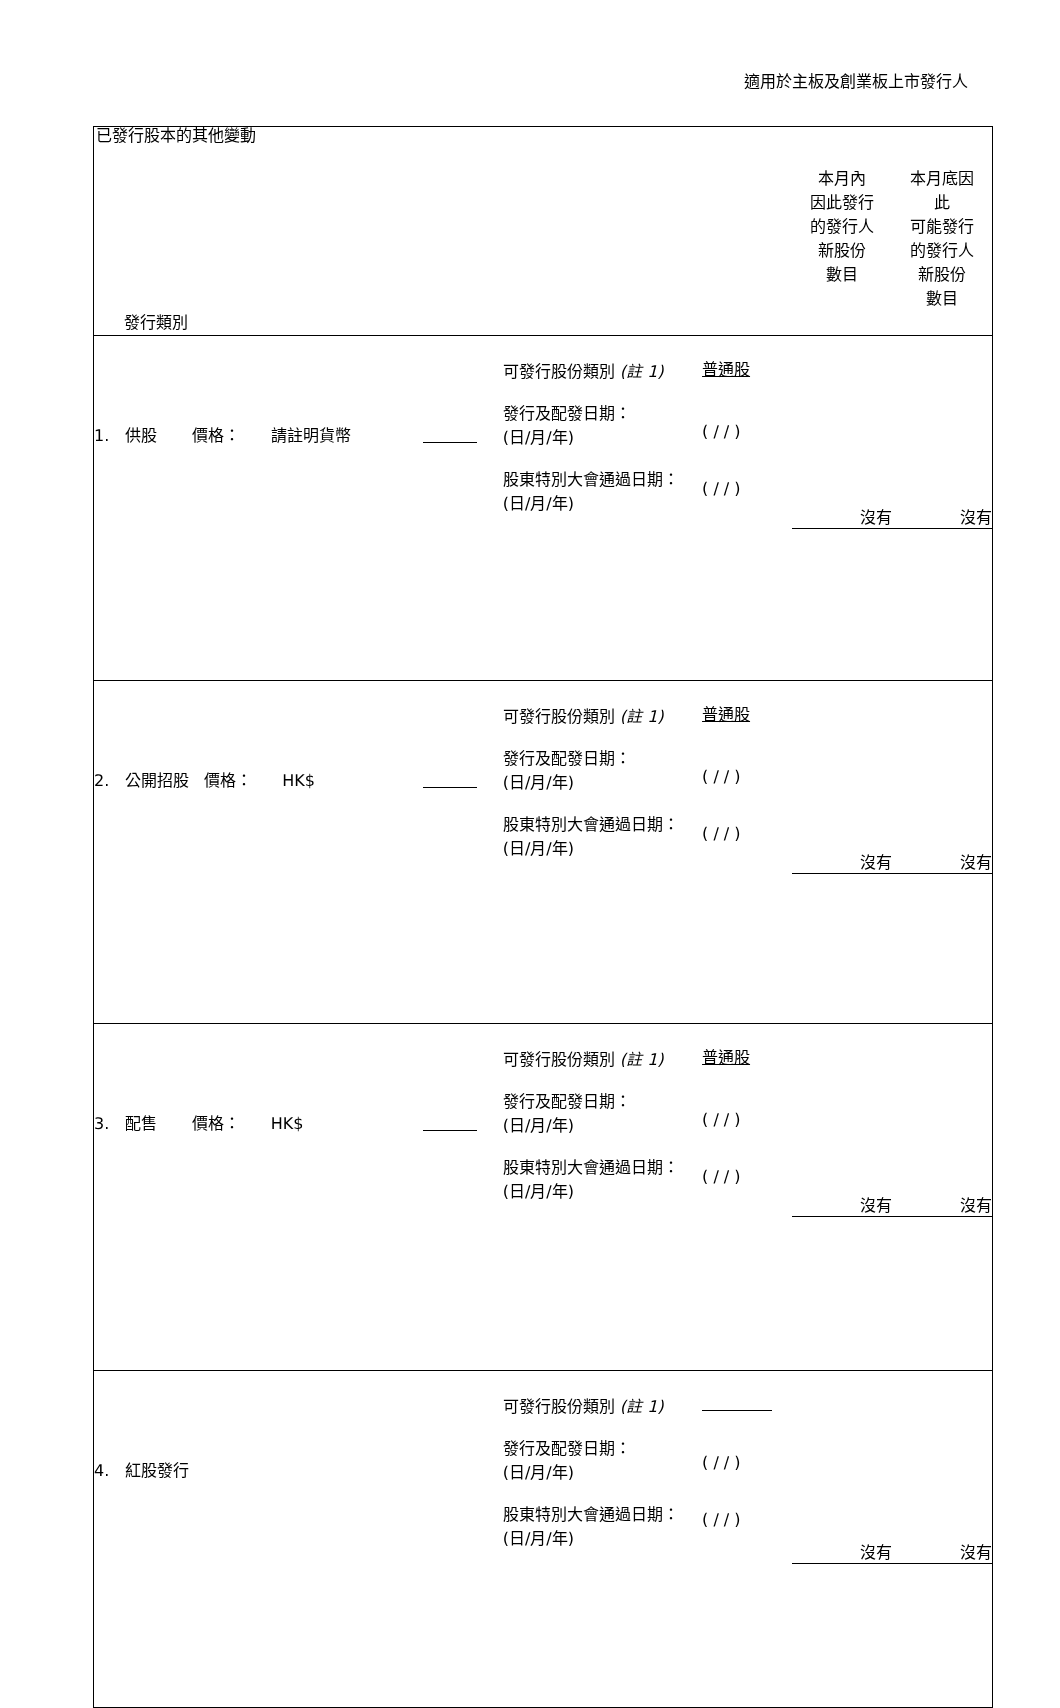適用於主板及創業板上市發行人
已發行股本的其他變動
| 發行類別 | | | | | 本月內 因此發行 的發行人 新股份 數目 | 本月底因 此 可能發行 的發行人 新股份 數目 |
| 1. 供股 價格： 請註明貨幣 | | 可發行股份類別 (註 1) 發行及配發日期： (日/月/年) 股東特別大會通過日期： (日/月/年) | 普通股 ( / / ) ( / / ) | | 沒有 | 沒有 |
| 2. 公開招股 價格： HK$ | | 可發行股份類別 (註 1) 發行及配發日期： (日/月/年) 股東特別大會通過日期： (日/月/年) | 普通股 ( / / ) ( / / ) | | 沒有 | 沒有 |
| 3. 配售 價格： HK$ | | 可發行股份類別 (註 1) 發行及配發日期： (日/月/年) 股東特別大會通過日期： (日/月/年) | 普通股 ( / / ) ( / / ) | | 沒有 | 沒有 |
| 4. 紅股發行 | | 可發行股份類別 (註 1) 發行及配發日期： (日/月/年) 股東特別大會通過日期： (日/月/年) | ( / / ) ( / / ) | | 沒有 | 沒有 |